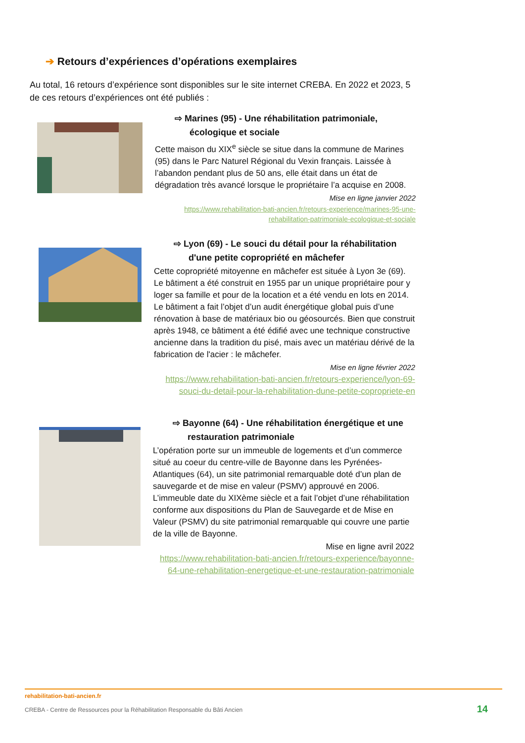➔ Retours d’expériences d’opérations exemplaires
Au total, 16 retours d’expérience sont disponibles sur le site internet CREBA. En 2022 et 2023, 5 de ces retours d’expériences ont été publiés :
⇨ Marines (95) - Une réhabilitation patrimoniale, écologique et sociale
Cette maison du XIX<sup>e</sup> siècle se situe dans la commune de Marines (95) dans le Parc Naturel Régional du Vexin français. Laissée à l’abandon pendant plus de 50 ans, elle était dans un état de dégradation très avancé lorsque le propriétaire l’a acquise en 2008.
Mise en ligne janvier 2022
https://www.rehabilitation-bati-ancien.fr/retours-experience/marines-95-une-rehabilitation-patrimoniale-ecologique-et-sociale
⇨ Lyon (69) - Le souci du détail pour la réhabilitation d'une petite copropriété en mâchefer
Cette copropriété mitoyenne en mâchefer est située à Lyon 3e (69). Le bâtiment a été construit en 1955 par un unique propriétaire pour y loger sa famille et pour de la location et a été vendu en lots en 2014. Le bâtiment a fait l’objet d’un audit énergétique global puis d’une rénovation à base de matériaux bio ou géosourcés. Bien que construit après 1948, ce bâtiment a été édifié avec une technique constructive ancienne dans la tradition du pisé, mais avec un matériau dérivé de la fabrication de l'acier : le mâchefer.
Mise en ligne février 2022
https://www.rehabilitation-bati-ancien.fr/retours-experience/lyon-69-souci-du-detail-pour-la-rehabilitation-dune-petite-copropriete-en
⇨ Bayonne (64) - Une réhabilitation énergétique et une restauration patrimoniale
L’opération porte sur un immeuble de logements et d’un commerce situé au coeur du centre-ville de Bayonne dans les Pyrénées-Atlantiques (64), un site patrimonial remarquable doté d’un plan de sauvegarde et de mise en valeur (PSMV) approuvé en 2006. L’immeuble date du XIXème siècle et a fait l’objet d’une réhabilitation conforme aux dispositions du Plan de Sauvegarde et de Mise en Valeur (PSMV) du site patrimonial remarquable qui couvre une partie de la ville de Bayonne.
Mise en ligne avril 2022
https://www.rehabilitation-bati-ancien.fr/retours-experience/bayonne-64-une-rehabilitation-energetique-et-une-restauration-patrimoniale
rehabilitation-bati-ancien.fr
CREBA - Centre de Ressources pour la Réhabilitation Responsable du Bâti Ancien
14